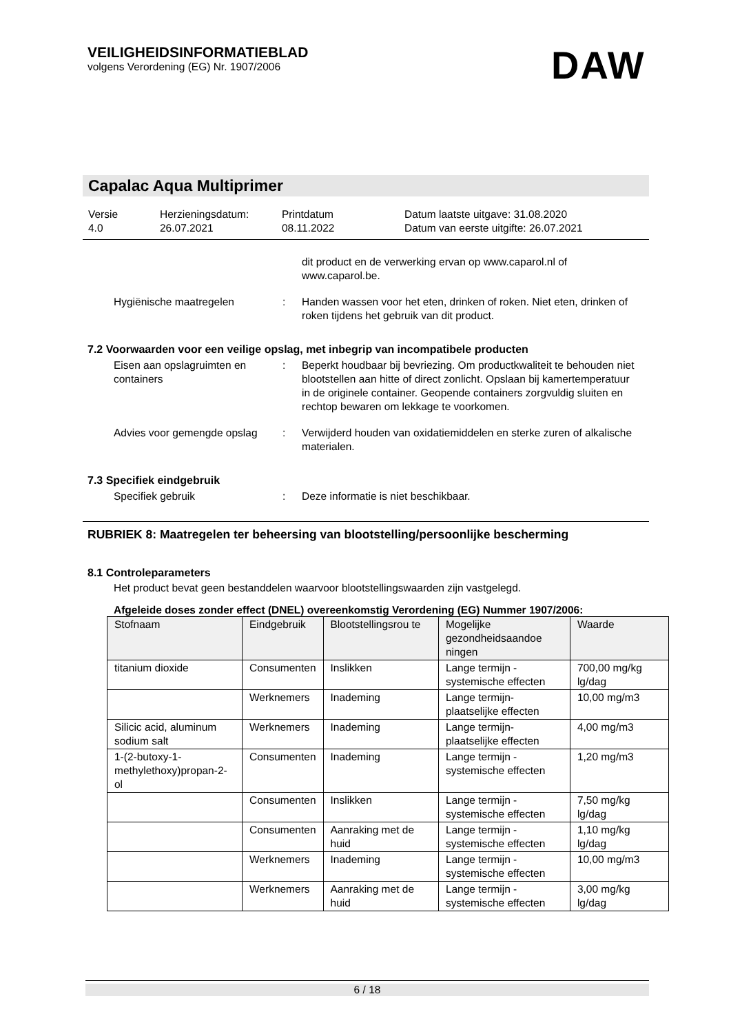VEILIGHEIDSINFORMATIEBLAD
volgens Verordening (EG) Nr. 1907/2006
DAW
Capalac Aqua Multiprimer
Versie
4.0
Herzieningsdatum:
26.07.2021
Printdatum
08.11.2022
Datum laatste uitgave: 31.08.2020
Datum van eerste uitgifte: 26.07.2021
dit product en de verwerking ervan op www.caparol.nl of www.caparol.be.
Hygiënische maatregelen : Handen wassen voor het eten, drinken of roken. Niet eten, drinken of roken tijdens het gebruik van dit product.
7.2 Voorwaarden voor een veilige opslag, met inbegrip van incompatibele producten
Eisen aan opslagruimten en containers
: Beperkt houdbaar bij bevriezing. Om productkwaliteit te behouden niet blootstellen aan hitte of direct zonlicht. Opslaan bij kamertemperatuur in de originele container. Geopende containers zorgvuldig sluiten en rechtop bewaren om lekkage te voorkomen.
Advies voor gemengde opslag
: Verwijderd houden van oxidatiemiddelen en sterke zuren of alkalische materialen.
7.3 Specifiek eindgebruik
Specifiek gebruik : Deze informatie is niet beschikbaar.
RUBRIEK 8: Maatregelen ter beheersing van blootstelling/persoonlijke bescherming
8.1 Controleparameters
Het product bevat geen bestanddelen waarvoor blootstellingswaarden zijn vastgelegd.
Afgeleide doses zonder effect (DNEL) overeenkomstig Verordening (EG) Nummer 1907/2006:
| Stofnaam | Eindgebruik | Blootstellingsrou te | Mogelijke gezondheidsaandoe ningen | Waarde |
| --- | --- | --- | --- | --- |
| titanium dioxide | Consumenten | Inslikken | Lange termijn - systemische effecten | 700,00 mg/kg lg/dag |
| | Werknemers | Inademing | Lange termijn-plaatselijke effecten | 10,00 mg/m3 |
| Silicic acid, aluminum sodium salt | Werknemers | Inademing | Lange termijn-plaatselijke effecten | 4,00 mg/m3 |
| 1-(2-butoxy-1-methylethoxy)propan-2-ol | Consumenten | Inademing | Lange termijn - systemische effecten | 1,20 mg/m3 |
| | Consumenten | Inslikken | Lange termijn - systemische effecten | 7,50 mg/kg lg/dag |
| | Consumenten | Aanraking met de huid | Lange termijn - systemische effecten | 1,10 mg/kg lg/dag |
| | Werknemers | Inademing | Lange termijn - systemische effecten | 10,00 mg/m3 |
| | Werknemers | Aanraking met de huid | Lange termijn - systemische effecten | 3,00 mg/kg lg/dag |
6 / 18